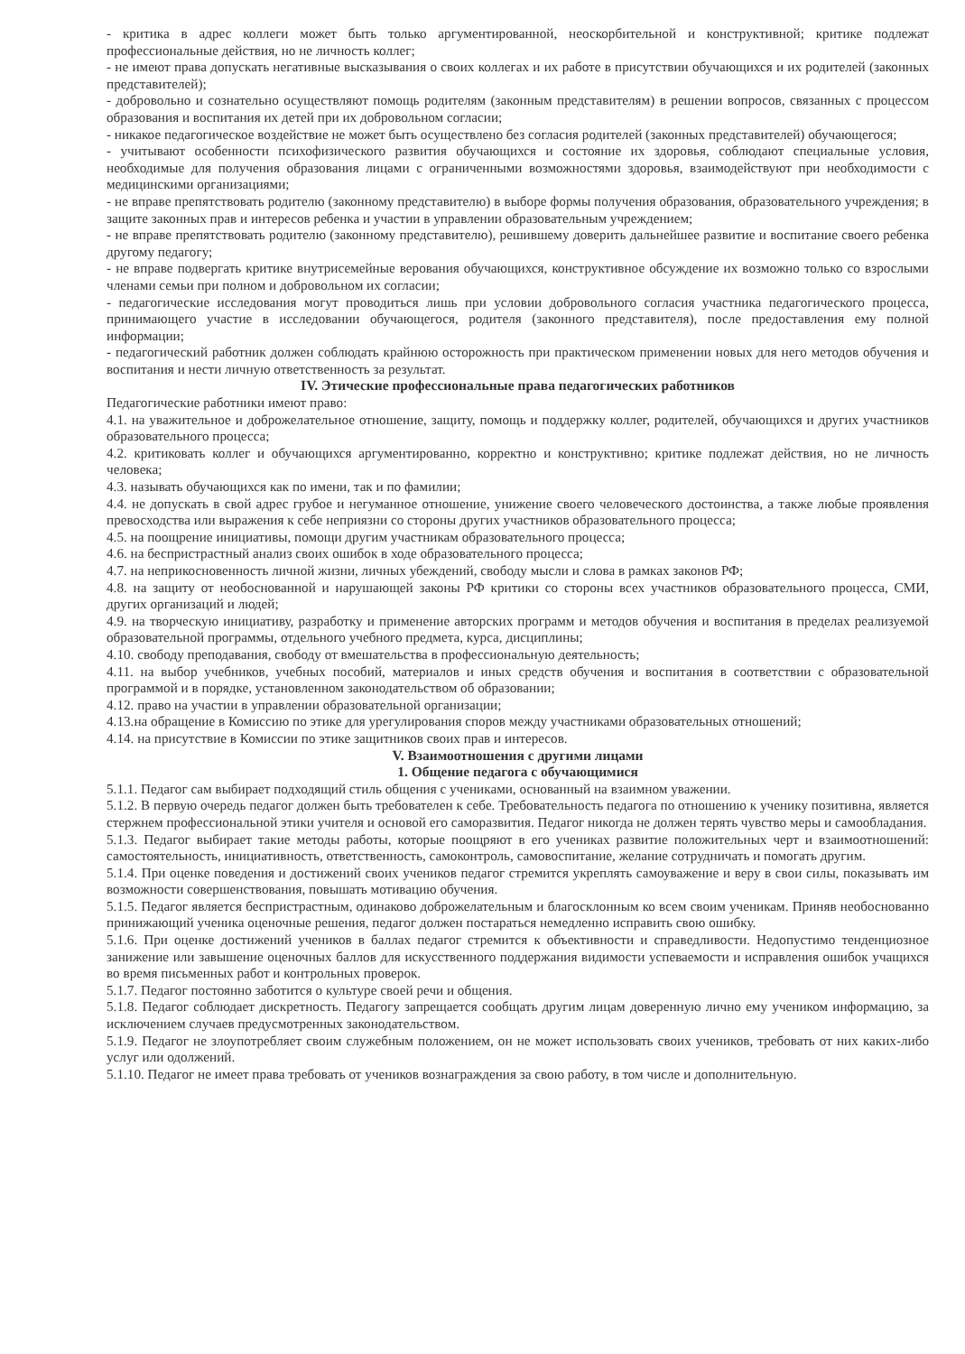- критика в адрес коллеги может быть только аргументированной, неоскорбительной и конструктивной; критике подлежат профессиональные действия, но не личность коллег;
- не имеют права допускать негативные высказывания о своих коллегах и их работе в присутствии обучающихся и их родителей (законных представителей);
- добровольно и сознательно осуществляют помощь родителям (законным представителям) в решении вопросов, связанных с процессом образования и воспитания их детей при их добровольном согласии;
- никакое педагогическое воздействие не может быть осуществлено без согласия родителей (законных представителей) обучающегося;
- учитывают особенности психофизического развития обучающихся и состояние их здоровья, соблюдают специальные условия, необходимые для получения образования лицами с ограниченными возможностями здоровья, взаимодействуют при необходимости с медицинскими организациями;
- не вправе препятствовать родителю (законному представителю) в выборе формы получения образования, образовательного учреждения; в защите законных прав и интересов ребенка и участии в управлении образовательным учреждением;
- не вправе препятствовать родителю (законному представителю), решившему доверить дальнейшее развитие и воспитание своего ребенка другому педагогу;
- не вправе подвергать критике внутрисемейные верования обучающихся, конструктивное обсуждение их возможно только со взрослыми членами семьи при полном и добровольном их согласии;
- педагогические исследования могут проводиться лишь при условии добровольного согласия участника педагогического процесса, принимающего участие в исследовании обучающегося, родителя (законного представителя), после предоставления ему полной информации;
- педагогический работник должен соблюдать крайнюю осторожность при практическом применении новых для него методов обучения и воспитания и нести личную ответственность за результат.
IV. Этические профессиональные права педагогических работников
Педагогические работники имеют право:
4.1. на уважительное и доброжелательное отношение, защиту, помощь и поддержку коллег, родителей, обучающихся и других участников образовательного процесса;
4.2. критиковать коллег и обучающихся аргументированно, корректно и конструктивно; критике подлежат действия, но не личность человека;
4.3. называть обучающихся как по имени, так и по фамилии;
4.4. не допускать в свой адрес грубое и негуманное отношение, унижение своего человеческого достоинства, а также любые проявления превосходства или выражения к себе неприязни со стороны других участников образовательного процесса;
4.5. на поощрение инициативы, помощи другим участникам образовательного процесса;
4.6. на беспристрастный анализ своих ошибок в ходе образовательного процесса;
4.7. на неприкосновенность личной жизни, личных убеждений, свободу мысли и слова в рамках законов РФ;
4.8. на защиту от необоснованной и нарушающей законы РФ критики со стороны всех участников образовательного процесса, СМИ, других организаций и людей;
4.9. на творческую инициативу, разработку и применение авторских программ и методов обучения и воспитания в пределах реализуемой образовательной программы, отдельного учебного предмета, курса, дисциплины;
4.10. свободу преподавания, свободу от вмешательства в профессиональную деятельность;
4.11. на выбор учебников, учебных пособий, материалов и иных средств обучения и воспитания в соответствии с образовательной программой и в порядке, установленном законодательством об образовании;
4.12. право на участии в управлении образовательной организации;
4.13.на обращение в Комиссию по этике для урегулирования споров между участниками образовательных отношений;
4.14. на присутствие в Комиссии по этике защитников своих прав и интересов.
V. Взаимоотношения с другими лицами
1. Общение педагога с обучающимися
5.1.1. Педагог сам выбирает подходящий стиль общения с учениками, основанный на взаимном уважении.
5.1.2. В первую очередь педагог должен быть требователен к себе. Требовательность педагога по отношению к ученику позитивна, является стержнем профессиональной этики учителя и основой его саморазвития. Педагог никогда не должен терять чувство меры и самообладания.
5.1.3. Педагог выбирает такие методы работы, которые поощряют в его учениках развитие положительных черт и взаимоотношений: самостоятельность, инициативность, ответственность, самоконтроль, самовоспитание, желание сотрудничать и помогать другим.
5.1.4. При оценке поведения и достижений своих учеников педагог стремится укреплять самоуважение и веру в свои силы, показывать им возможности совершенствования, повышать мотивацию обучения.
5.1.5. Педагог является беспристрастным, одинаково доброжелательным и благосклонным ко всем своим ученикам. Приняв необоснованно принижающий ученика оценочные решения, педагог должен постараться немедленно исправить свою ошибку.
5.1.6. При оценке достижений учеников в баллах педагог стремится к объективности и справедливости. Недопустимо тенденциозное занижение или завышение оценочных баллов для искусственного поддержания видимости успеваемости и исправления ошибок учащихся во время письменных работ и контрольных проверок.
5.1.7. Педагог постоянно заботится о культуре своей речи и общения.
5.1.8. Педагог соблюдает дискретность. Педагогу запрещается сообщать другим лицам доверенную лично ему учеником информацию, за исключением случаев предусмотренных законодательством.
5.1.9. Педагог не злоупотребляет своим служебным положением, он не может использовать своих учеников, требовать от них каких-либо услуг или одолжений.
5.1.10. Педагог не имеет права требовать от учеников вознаграждения за свою работу, в том числе и дополнительную.